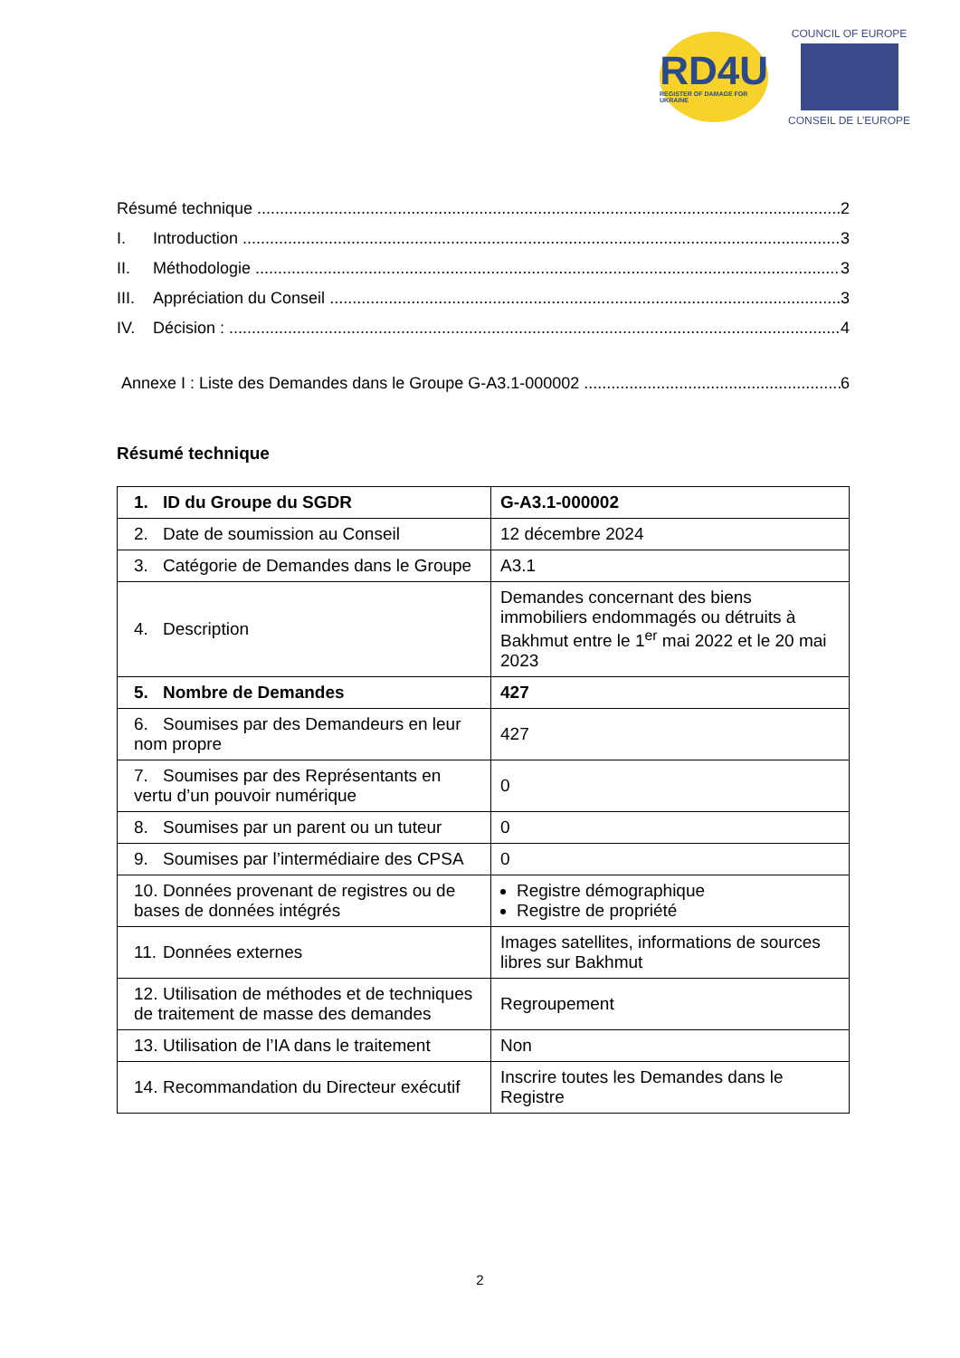RD4U
REGISTER OF DAMAGE FOR UKRAINE
COUNCIL OF EUROPE
CONSEIL DE L’EUROPE
Résumé technique 2
I. Introduction 3
II. Méthodologie 3
III. Appréciation du Conseil 3
IV. Décision : 4
Annexe I : Liste des Demandes dans le Groupe G-A3.1-000002 6
Résumé technique
| 1. ID du Groupe du SGDR | G-A3.1-000002 |
| 2. Date de soumission au Conseil | 12 décembre 2024 |
| 3. Catégorie de Demandes dans le Groupe | A3.1 |
| 4. Description | Demandes concernant des biens immobiliers endommagés ou détruits à Bakhmut entre le 1<sup>er</sup> mai 2022 et le 20 mai 2023 |
| 5. Nombre de Demandes | 427 |
| 6. Soumises par des Demandeurs en leur nom propre | 427 |
| 7. Soumises par des Représentants en vertu d’un pouvoir numérique | 0 |
| 8. Soumises par un parent ou un tuteur | 0 |
| 9. Soumises par l’intermédiaire des CPSA | 0 |
| 10. Données provenant de registres ou de bases de données intégrés | Registre démographique Registre de propriété |
| 11. Données externes | Images satellites, informations de sources libres sur Bakhmut |
| 12. Utilisation de méthodes et de techniques de traitement de masse des demandes | Regroupement |
| 13. Utilisation de l’IA dans le traitement | Non |
| 14. Recommandation du Directeur exécutif | Inscrire toutes les Demandes dans le Registre |
2